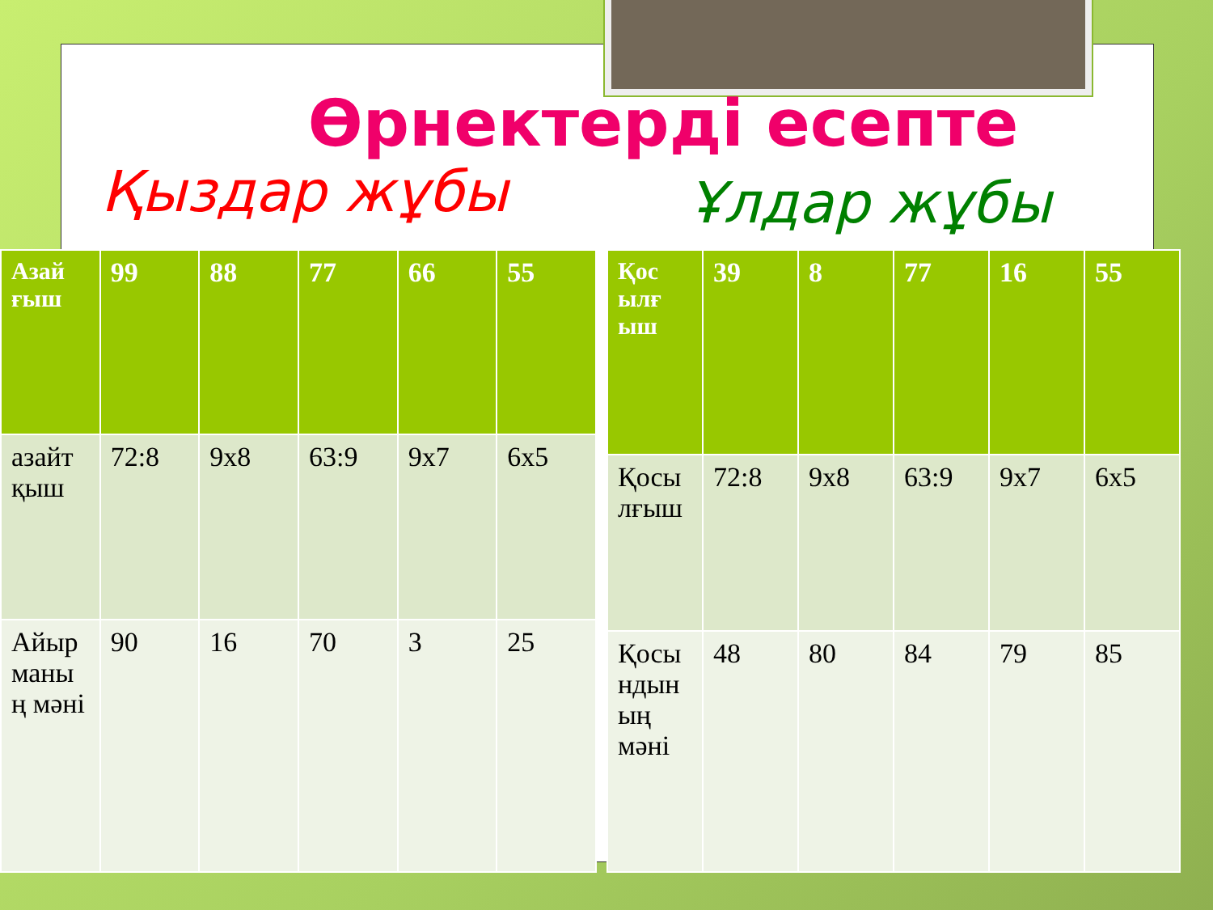Өрнектерді есепте
Қыздар жұбы
Ұлдар жұбы
| Азай ғыш | 99 | 88 | 77 | 66 | 55 |
| --- | --- | --- | --- | --- | --- |
| азайт қыш | 72:8 | 9х8 | 63:9 | 9х7 | 6х5 |
| Айыр маны ң мәні | 90 | 16 | 70 | 3 | 25 |
| Қос ылғ ыш | 39 | 8 | 77 | 16 | 55 |
| --- | --- | --- | --- | --- | --- |
| Қосы лғыш | 72:8 | 9х8 | 63:9 | 9х7 | 6х5 |
| Қосы ндын ың мәні | 48 | 80 | 84 | 79 | 85 |